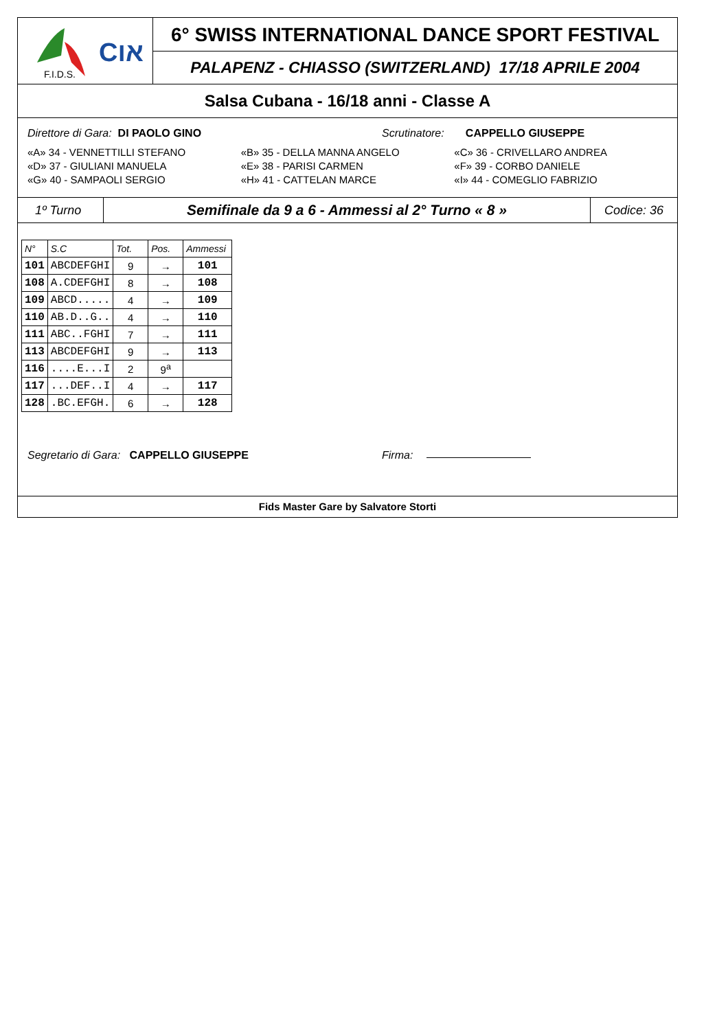F.I.D.S.
Cאו
6° SWISS INTERNATIONAL DANCE SPORT FESTIVAL
PALAPENZ - CHIASSO (SWITZERLAND) 17/18 APRILE 2004
Salsa Cubana - 16/18 anni - Classe A
Direttore di Gara: DI PAOLO GINO Scrutinatore: CAPPELLO GIUSEPPE
«A» 34 - VENNETTILLI STEFANO «B» 35 - DELLA MANNA ANGELO «C» 36 - CRIVELLARO ANDREA
«D» 37 - GIULIANI MANUELA «E» 38 - PARISI CARMEN «F» 39 - CORBO DANIELE
«G» 40 - SAMPAOLI SERGIO «H» 41 - CATTELAN MARCE «I» 44 - COMEGLIO FABRIZIO
1º Turno
Semifinale da 9 a 6 - Ammessi al 2° Turno « 8 »
Codice: 36
| N° | S.C | Tot. | Pos. | Ammessi |
| --- | --- | --- | --- | --- |
| 101 | ABCDEFGHI | 9 | → | 101 |
| 108 | A.CDEFGHI | 8 | → | 108 |
| 109 | ABCD..... | 4 | → | 109 |
| 110 | AB.D..G.. | 4 | → | 110 |
| 111 | ABC..FGHI | 7 | → | 111 |
| 113 | ABCDEFGHI | 9 | → | 113 |
| 116 | ....E...I | 2 | 9<sup>a</sup> | |
| 117 | ...DEF..I | 4 | → | 117 |
| 128 | .BC.EFGH. | 6 | → | 128 |
Segretario di Gara: CAPPELLO GIUSEPPE Firma:
Fids Master Gare by Salvatore Storti